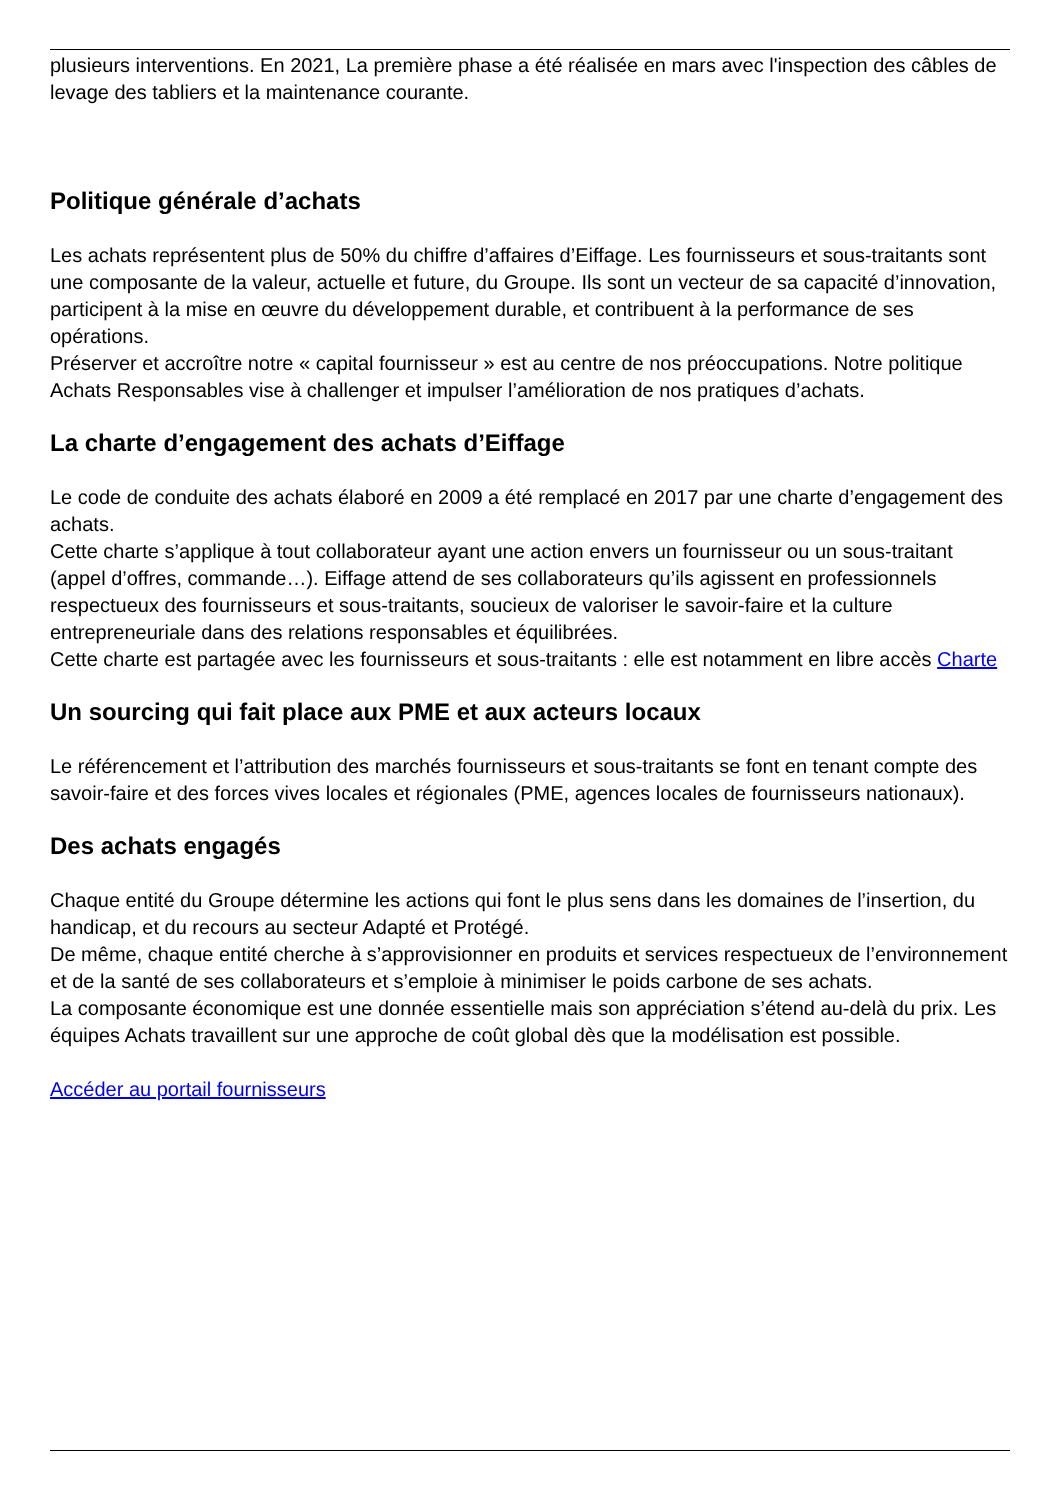plusieurs interventions. En 2021, La première phase a été réalisée en mars avec l'inspection des câbles de levage des tabliers et la maintenance courante.
Politique générale d’achats
Les achats représentent plus de 50% du chiffre d’affaires d’Eiffage. Les fournisseurs et sous-traitants sont une composante de la valeur, actuelle et future, du Groupe. Ils sont un vecteur de sa capacité d’innovation, participent à la mise en œuvre du développement durable, et contribuent à la performance de ses opérations.
Préserver et accroître notre « capital fournisseur » est au centre de nos préoccupations. Notre politique Achats Responsables vise à challenger et impulser l’amélioration de nos pratiques d’achats.
La charte d’engagement des achats d’Eiffage
Le code de conduite des achats élaboré en 2009 a été remplacé en 2017 par une charte d’engagement des achats.
Cette charte s’applique à tout collaborateur ayant une action envers un fournisseur ou un sous-traitant (appel d’offres, commande…). Eiffage attend de ses collaborateurs qu’ils agissent en professionnels respectueux des fournisseurs et sous-traitants, soucieux de valoriser le savoir-faire et la culture entrepreneuriale dans des relations responsables et équilibrées.
Cette charte est partagée avec les fournisseurs et sous-traitants : elle est notamment en libre accès Charte
Un sourcing qui fait place aux PME et aux acteurs locaux
Le référencement et l’attribution des marchés fournisseurs et sous-traitants se font en tenant compte des savoir-faire et des forces vives locales et régionales (PME, agences locales de fournisseurs nationaux).
Des achats engagés
Chaque entité du Groupe détermine les actions qui font le plus sens dans les domaines de l’insertion, du handicap, et du recours au secteur Adapté et Protégé.
De même, chaque entité cherche à s’approvisionner en produits et services respectueux de l’environnement et de la santé de ses collaborateurs et s’emploie à minimiser le poids carbone de ses achats.
La composante économique est une donnée essentielle mais son appréciation s’étend au-delà du prix. Les équipes Achats travaillent sur une approche de coût global dès que la modélisation est possible.
Accéder au portail fournisseurs